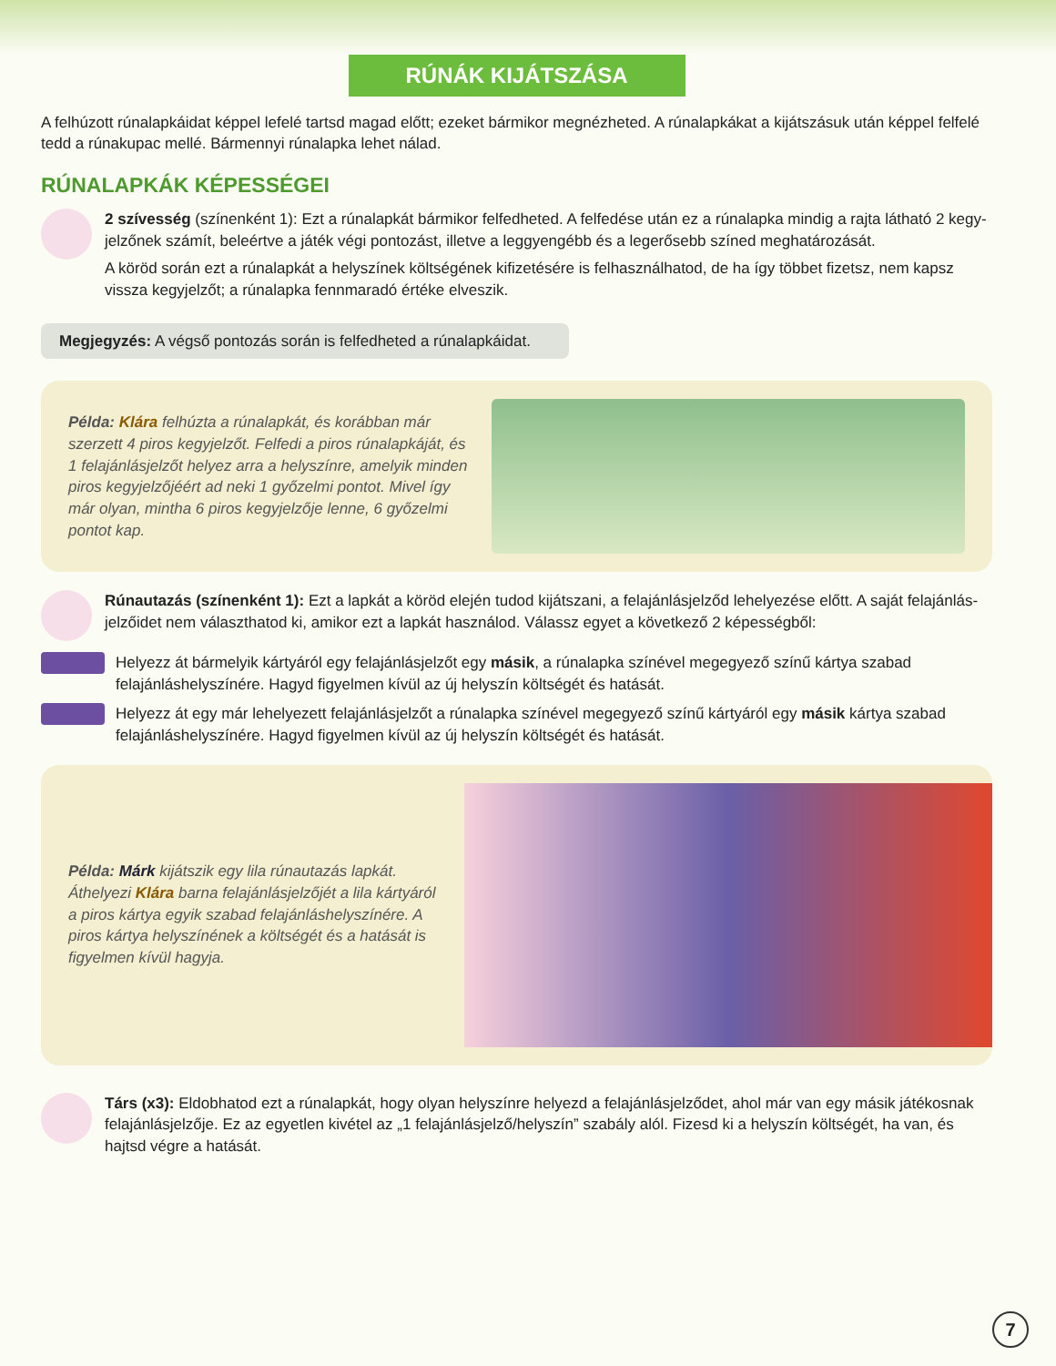RÚNÁK KIJÁTSZÁSA
A felhúzott rúnalapkáidat képpel lefelé tartsd magad előtt; ezeket bármikor megnézheted. A rúnalapkákat a kijátszásuk után képpel felfelé tedd a rúnakupac mellé. Bármennyi rúnalapka lehet nálad.
RÚNALAPKÁK KÉPESSÉGEI
2 szívesség (színenként 1): Ezt a rúnalapkát bármikor felfedheted. A felfedése után ez a rúnalapka mindig a rajta látható 2 kegy­jelzőnek számít, beleértve a játék végi pontozást, illetve a leggyengébb és a legerősebb színed meghatározását.
A köröd során ezt a rúnalapkát a helyszínek költségének kifizetésére is felhasználhatod, de ha így többet fizetsz, nem kapsz vissza kegyjelzőt; a rúnalapka fennmaradó értéke elveszik.
Megjegyzés: A végső pontozás során is felfedheted a rúnalapkáidat.
Példa: Klára felhúzta a rúnalapkát, és korábban már szerzett 4 piros kegyjelzőt. Felfedi a piros rúnalapkáját, és 1 felajánlásjelzőt helyez arra a helyszínre, amelyik minden piros kegyjelzőjéért ad neki 1 győzelmi pontot. Mivel így már olyan, mintha 6 piros kegyjelzője lenne, 6 győzelmi pontot kap.
Rúnautazás (színenként 1): Ezt a lapkát a köröd elején tudod kijátszani, a felajánlásjelződ lehelyezése előtt. A saját felajánlás­jelzőidet nem választhatod ki, amikor ezt a lapkát használod. Válassz egyet a következő 2 képességből:
Helyezz át bármelyik kártyáról egy felajánlásjelzőt egy másik, a rúnalapka színével megegyező színű kártya szabad felajánláshelyszínére. Hagyd figyelmen kívül az új helyszín költségét és hatását.
Helyezz át egy már lehelyezett felajánlásjelzőt a rúnalapka színével megegyező színű kártyáról egy másik kártya szabad felajánláshelyszínére. Hagyd figyelmen kívül az új helyszín költségét és hatását.
Példa: Márk kijátszik egy lila rúnautazás lapkát. Áthelyezi Klára barna felajánlásjelzőjét a lila kártyáról a piros kártya egyik szabad felajánláshelyszínére. A piros kártya helyszínének a költségét és a hatását is figyelmen kívül hagyja.
Társ (x3): Eldobhatod ezt a rúnalapkát, hogy olyan helyszínre helyezd a felajánlásjelződet, ahol már van egy másik játékosnak felajánlásjelzője. Ez az egyetlen kivétel az „1 felajánlásjelző/helyszín” szabály alól. Fizesd ki a helyszín költségét, ha van, és hajtsd végre a hatását.
7